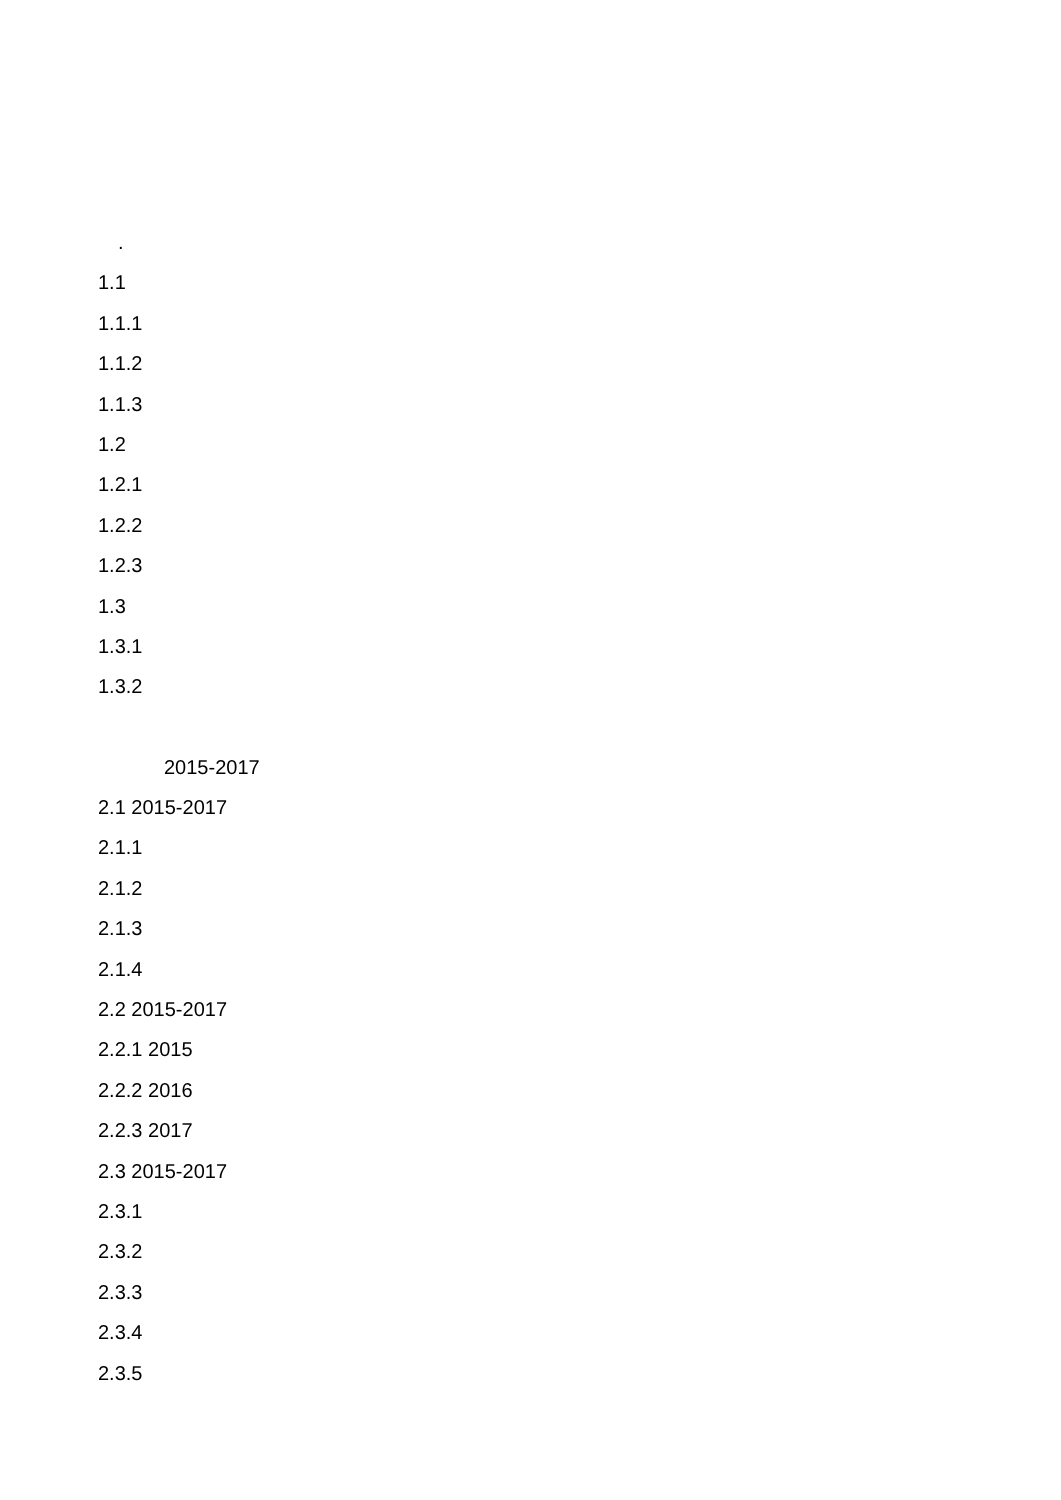.
1.1
1.1.1
1.1.2
1.1.3
1.2
1.2.1
1.2.2
1.2.3
1.3
1.3.1
1.3.2
2015-2017
2.1 2015-2017
2.1.1
2.1.2
2.1.3
2.1.4
2.2 2015-2017
2.2.1 2015
2.2.2 2016
2.2.3 2017
2.3 2015-2017
2.3.1
2.3.2
2.3.3
2.3.4
2.3.5